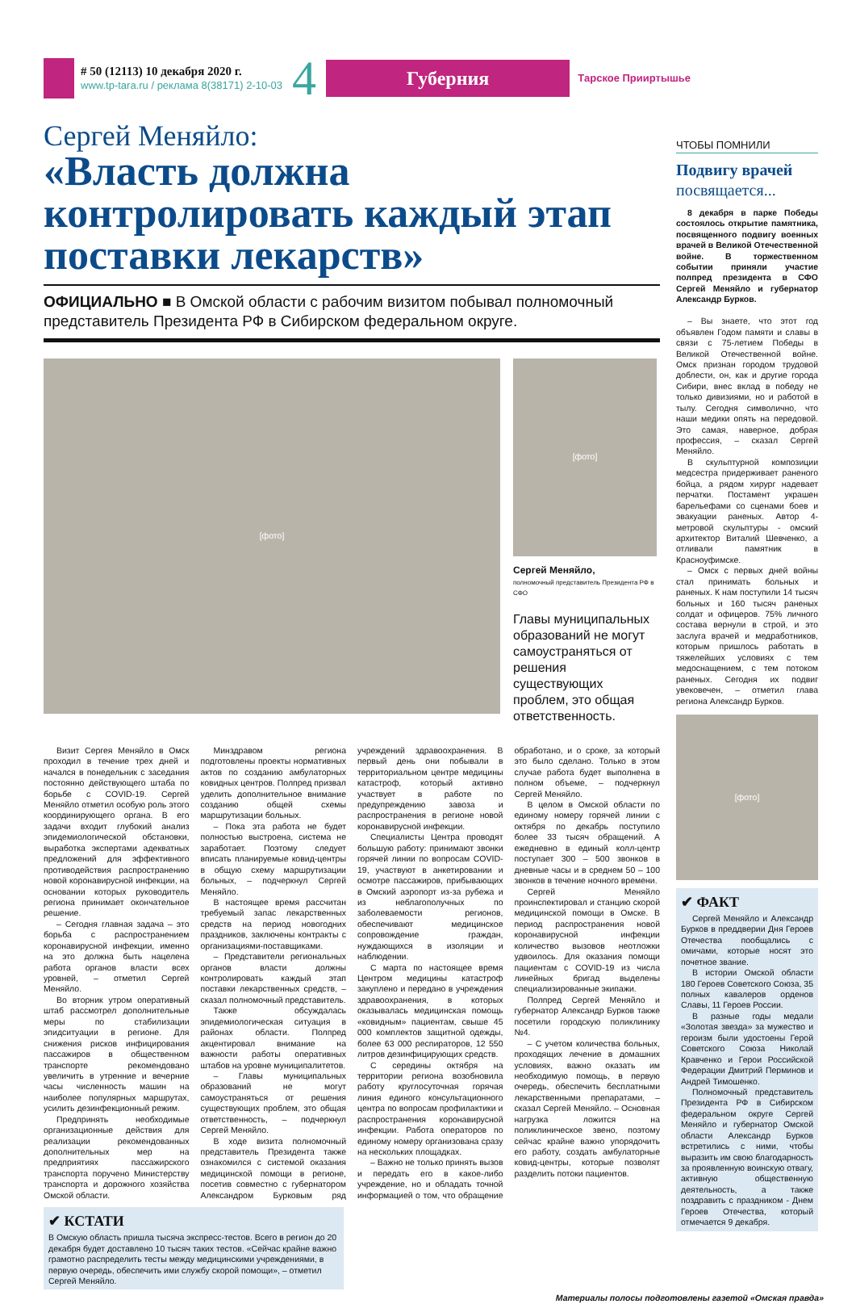# 50 (12113) 10 декабря 2020 г.
www.tp-tara.ru / реклама 8(38171) 2-10-03
4
Губерния
Тарское Прииртышье
Сергей Меняйло:
«Власть должна контролировать каждый этап поставки лекарств»
ОФИЦИАЛЬНО ■ В Омской области с рабочим визитом побывал полномочный представитель Президента РФ в Сибирском федеральном округе.
[фото]
[фото]
Сергей Меняйло,
полномочный представитель Президента РФ в СФО
Главы муниципальных образований не могут самоустраняться от решения существующих проблем, это общая ответственность.
Визит Сергея Меняйло в Омск проходил в течение трех дней и начался в понедельник с заседания постоянно действующего штаба по борьбе с COVID-19. Сергей Меняйло отметил особую роль этого координирующего органа. В его задачи входит глубокий анализ эпидемиологической обстановки, выработка экспертами адекватных предложений для эффективного противодействия распространению новой коронавирусной инфекции, на основании которых руководитель региона принимает окончательное решение.
– Сегодня главная задача – это борьба с распространением коронавирусной инфекции, именно на это должна быть нацелена работа органов власти всех уровней, – отметил Сергей Меняйло.
Во вторник утром оперативный штаб рассмотрел дополнительные меры по стабилизации эпидситуации в регионе. Для снижения рисков инфицирования пассажиров в общественном транспорте рекомендовано увеличить в утренние и вечерние часы численность машин на наиболее популярных маршрутах, усилить дезинфекционный режим.
Предпринять необходимые организационные действия для реализации рекомендованных дополнительных мер на предприятиях пассажирского транспорта поручено Министерству транспорта и дорожного хозяйства Омской области.
Минздравом региона подготовлены проекты нормативных актов по созданию амбулаторных ковидных центров. Полпред призвал уделить дополнительное внимание созданию общей схемы маршрутизации больных.
– Пока эта работа не будет полностью выстроена, система не заработает. Поэтому следует вписать планируемые ковид-центры в общую схему маршрутизации больных, – подчеркнул Сергей Меняйло.
В настоящее время рассчитан требуемый запас лекарственных средств на период новогодних праздников, заключены контракты с организациями-поставщиками.
– Представители региональных органов власти должны контролировать каждый этап поставки лекарственных средств, – сказал полномочный представитель.
Также обсуждалась эпидемиологическая ситуация в районах области. Полпред акцентировал внимание на важности работы оперативных штабов на уровне муниципалитетов.
– Главы муниципальных образований не могут самоустраняться от решения существующих проблем, это общая ответственность, – подчеркнул Сергей Меняйло.
В ходе визита полномочный представитель Президента также ознакомился с системой оказания медицинской помощи в регионе, посетив совместно с губернатором Александром Бурковым ряд учреждений здравоохранения. В первый день они побывали в территориальном центре медицины катастроф, который активно участвует в работе по предупреждению завоза и распространения в регионе новой коронавирусной инфекции.
Специалисты Центра проводят большую работу: принимают звонки горячей линии по вопросам COVID-19, участвуют в анкетировании и осмотре пассажиров, прибывающих в Омский аэропорт из-за рубежа и из неблагополучных по заболеваемости регионов, обеспечивают медицинское сопровождение граждан, нуждающихся в изоляции и наблюдении.
С марта по настоящее время Центром медицины катастроф закуплено и передано в учреждения здравоохранения, в которых оказывалась медицинская помощь «ковидным» пациентам, свыше 45 000 комплектов защитной одежды, более 63 000 респираторов, 12 550 литров дезинфицирующих средств.
С середины октября на территории региона возобновила работу круглосуточная горячая линия единого консультационного центра по вопросам профилактики и распространения коронавирусной инфекции. Работа операторов по единому номеру организована сразу на нескольких площадках.
– Важно не только принять вызов и передать его в какое-либо учреждение, но и обладать точной информацией о том, что обращение обработано, и о сроке, за который это было сделано. Только в этом случае работа будет выполнена в полном объеме, – подчеркнул Сергей Меняйло.
В целом в Омской области по единому номеру горячей линии с октября по декабрь поступило более 33 тысяч обращений. А ежедневно в единый колл-центр поступает 300 – 500 звонков в дневные часы и в среднем 50 – 100 звонков в течение ночного времени.
Сергей Меняйло проинспектировал и станцию скорой медицинской помощи в Омске. В период распространения новой коронавирусной инфекции количество вызовов неотложки удвоилось. Для оказания помощи пациентам с COVID-19 из числа линейных бригад выделены специализированные экипажи.
Полпред Сергей Меняйло и губернатор Александр Бурков также посетили городскую поликлинику №4.
– С учетом количества больных, проходящих лечение в домашних условиях, важно оказать им необходимую помощь, в первую очередь, обеспечить бесплатными лекарственными препаратами, – сказал Сергей Меняйло. – Основная нагрузка ложится на поликлиническое звено, поэтому сейчас крайне важно упорядочить его работу, создать амбулаторные ковид-центры, которые позволят разделить потоки пациентов.
✔ КСТАТИ
В Омскую область пришла тысяча экспресс-тестов. Всего в регион до 20 декабря будет доставлено 10 тысяч таких тестов. «Сейчас крайне важно грамотно распределить тесты между медицинскими учреждениями, в первую очередь, обеспечить ими службу скорой помощи», – отметил Сергей Меняйло.
ЧТОБЫ ПОМНИЛИ
Подвигу врачей посвящается...
8 декабря в парке Победы состоялось открытие памятника, посвященного подвигу военных врачей в Великой Отечественной войне. В торжественном событии приняли участие полпред президента в СФО Сергей Меняйло и губернатор Александр Бурков.
– Вы знаете, что этот год объявлен Годом памяти и славы в связи с 75-летием Победы в Великой Отечественной войне. Омск признан городом трудовой доблести, он, как и другие города Сибири, внес вклад в победу не только дивизиями, но и работой в тылу. Сегодня символично, что наши медики опять на передовой. Это самая, наверное, добрая профессия, – сказал Сергей Меняйло.
В скульптурной композиции медсестра придерживает раненого бойца, а рядом хирург надевает перчатки. Постамент украшен барельефами со сценами боев и эвакуации раненых. Автор 4-метровой скульптуры - омский архитектор Виталий Шевченко, а отливали памятник в Красноуфимске.
– Омск с первых дней войны стал принимать больных и раненых. К нам поступили 14 тысяч больных и 160 тысяч раненых солдат и офицеров. 75% личного состава вернули в строй, и это заслуга врачей и медработников, которым пришлось работать в тяжелейших условиях с тем медоснащением, с тем потоком раненых. Сегодня их подвиг увековечен, – отметил глава региона Александр Бурков.
[фото]
✔ ФАКТ
Сергей Меняйло и Александр Бурков в преддверии Дня Героев Отечества пообщались с омичами, которые носят это почетное звание.
В истории Омской области 180 Героев Советского Союза, 35 полных кавалеров орденов Славы, 11 Героев России.
В разные годы медали «Золотая звезда» за мужество и героизм были удостоены Герой Советского Союза Николай Кравченко и Герои Российской Федерации Дмитрий Перминов и Андрей Тимошенко.
Полномочный представитель Президента РФ в Сибирском федеральном округе Сергей Меняйло и губернатор Омской области Александр Бурков встретились с ними, чтобы выразить им свою благодарность за проявленную воинскую отвагу, активную общественную деятельность, а также поздравить с праздником - Днем Героев Отечества, который отмечается 9 декабря.
Материалы полосы подготовлены газетой «Омская правда»